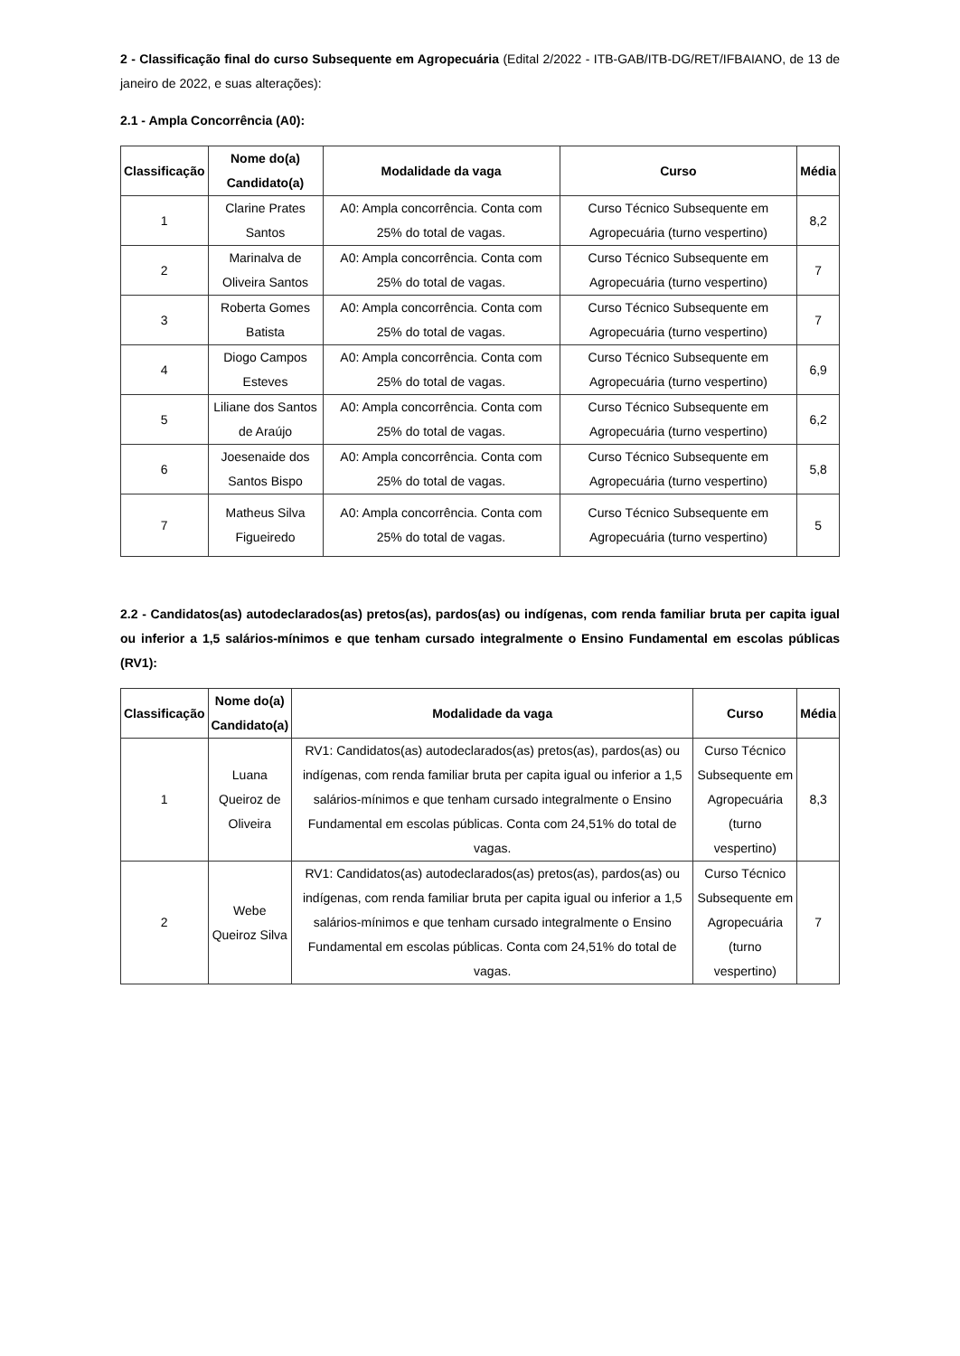2 - Classificação final do curso Subsequente em Agropecuária (Edital 2/2022 - ITB-GAB/ITB-DG/RET/IFBAIANO, de 13 de janeiro de 2022, e suas alterações):
2.1 - Ampla Concorrência (A0):
| Classificação | Nome do(a) Candidato(a) | Modalidade da vaga | Curso | Média |
| --- | --- | --- | --- | --- |
| 1 | Clarine Prates Santos | A0: Ampla concorrência. Conta com 25% do total de vagas. | Curso Técnico Subsequente em Agropecuária (turno vespertino) | 8,2 |
| 2 | Marinalva de Oliveira Santos | A0: Ampla concorrência. Conta com 25% do total de vagas. | Curso Técnico Subsequente em Agropecuária (turno vespertino) | 7 |
| 3 | Roberta Gomes Batista | A0: Ampla concorrência. Conta com 25% do total de vagas. | Curso Técnico Subsequente em Agropecuária (turno vespertino) | 7 |
| 4 | Diogo Campos Esteves | A0: Ampla concorrência. Conta com 25% do total de vagas. | Curso Técnico Subsequente em Agropecuária (turno vespertino) | 6,9 |
| 5 | Liliane dos Santos de Araújo | A0: Ampla concorrência. Conta com 25% do total de vagas. | Curso Técnico Subsequente em Agropecuária (turno vespertino) | 6,2 |
| 6 | Joesenaide dos Santos Bispo | A0: Ampla concorrência. Conta com 25% do total de vagas. | Curso Técnico Subsequente em Agropecuária (turno vespertino) | 5,8 |
| 7 | Matheus Silva Figueiredo | A0: Ampla concorrência. Conta com 25% do total de vagas. | Curso Técnico Subsequente em Agropecuária (turno vespertino) | 5 |
2.2 - Candidatos(as) autodeclarados(as) pretos(as), pardos(as) ou indígenas, com renda familiar bruta per capita igual ou inferior a 1,5 salários-mínimos e que tenham cursado integralmente o Ensino Fundamental em escolas públicas (RV1):
| Classificação | Nome do(a) Candidato(a) | Modalidade da vaga | Curso | Média |
| --- | --- | --- | --- | --- |
| 1 | Luana Queiroz de Oliveira | RV1: Candidatos(as) autodeclarados(as) pretos(as), pardos(as) ou indígenas, com renda familiar bruta per capita igual ou inferior a 1,5 salários-mínimos e que tenham cursado integralmente o Ensino Fundamental em escolas públicas. Conta com 24,51% do total de vagas. | Curso Técnico Subsequente em Agropecuária (turno vespertino) | 8,3 |
| 2 | Webe Queiroz Silva | RV1: Candidatos(as) autodeclarados(as) pretos(as), pardos(as) ou indígenas, com renda familiar bruta per capita igual ou inferior a 1,5 salários-mínimos e que tenham cursado integralmente o Ensino Fundamental em escolas públicas. Conta com 24,51% do total de vagas. | Curso Técnico Subsequente em Agropecuária (turno vespertino) | 7 |